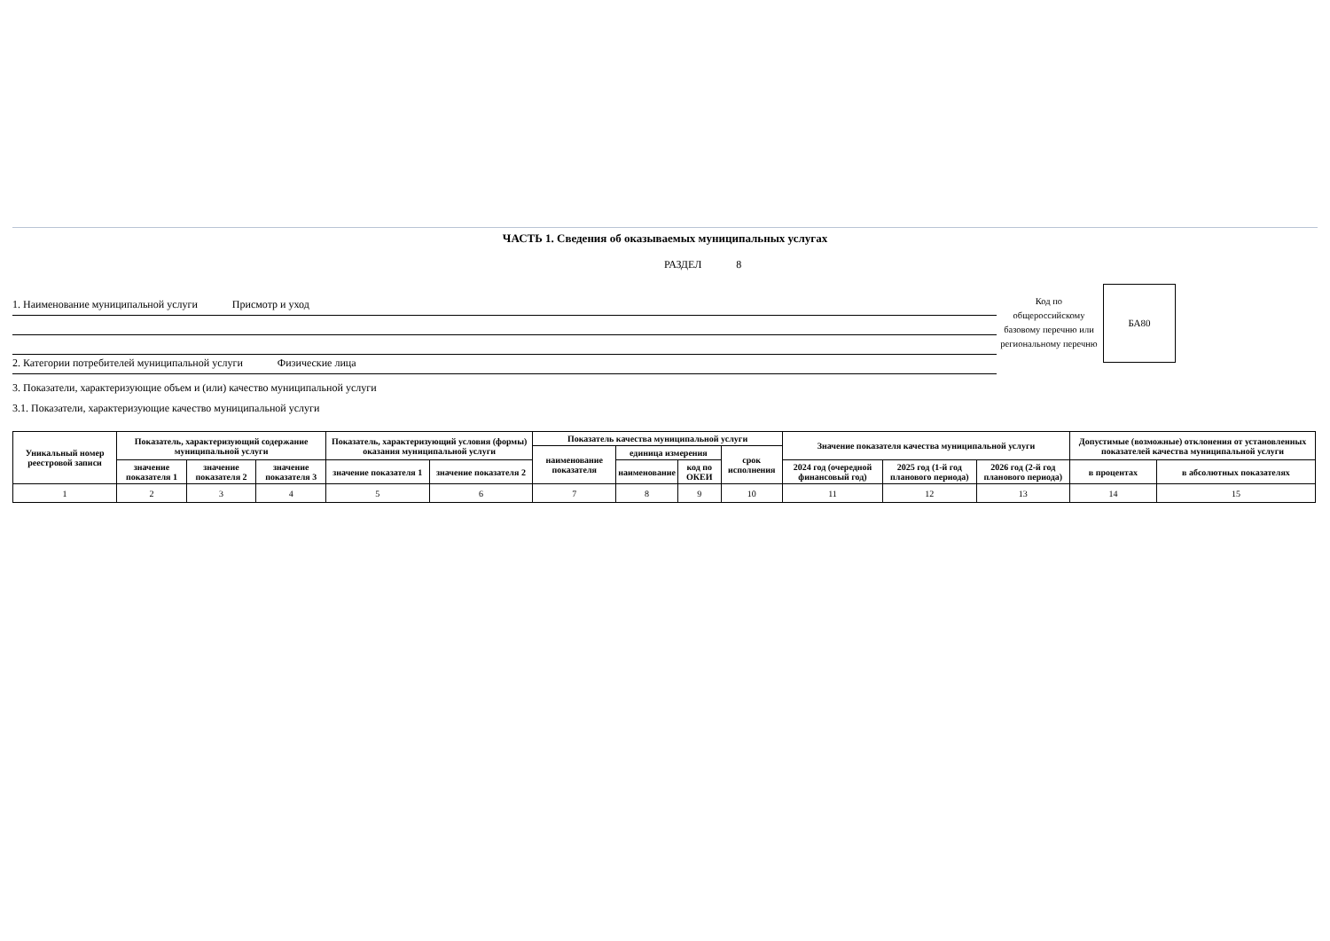ЧАСТЬ 1. Сведения об оказываемых муниципальных услугах
РАЗДЕЛ 8
1. Наименование муниципальной услуги Присмотр и уход
2. Категории потребителей муниципальной услуги Физические лица
Код по общероссийскому базовому перечню или региональному перечню
БА80
3. Показатели, характеризующие объем и (или) качество муниципальной услуги
3.1. Показатели, характеризующие качество муниципальной услуги
| Уникальный номер реестровой записи | Показатель, характеризующий содержание муниципальной услуги | | | Показатель, характеризующий условия (формы) оказания муниципальной услуги | | Показатель качества муниципальной услуги | | | | Значение показателя качества муниципальной услуги | | | Допустимые (возможные) отклонения от установленных показателей качества муниципальной услуги | |
| --- | --- | --- | --- | --- | --- | --- | --- | --- | --- | --- | --- | --- | --- | --- |
| | | | | | | наименование показателя | единица измерения | | срок исполнения | | | | | |
| | | | | | | | наименование | код по ОКЕИ | | | | | | |
| | значение показателя 1 | значение показателя 2 | значение показателя 3 | значение показателя 1 | значение показателя 2 | | | | | 2024 год (очередной финансовый год) | 2025 год (1-й год планового периода) | 2026 год (2-й год планового периода) | в процентах | в абсолютных показателях |
| 1 | 2 | 3 | 4 | 5 | 6 | 7 | 8 | 9 | 10 | 11 | 12 | 13 | 14 | 15 |